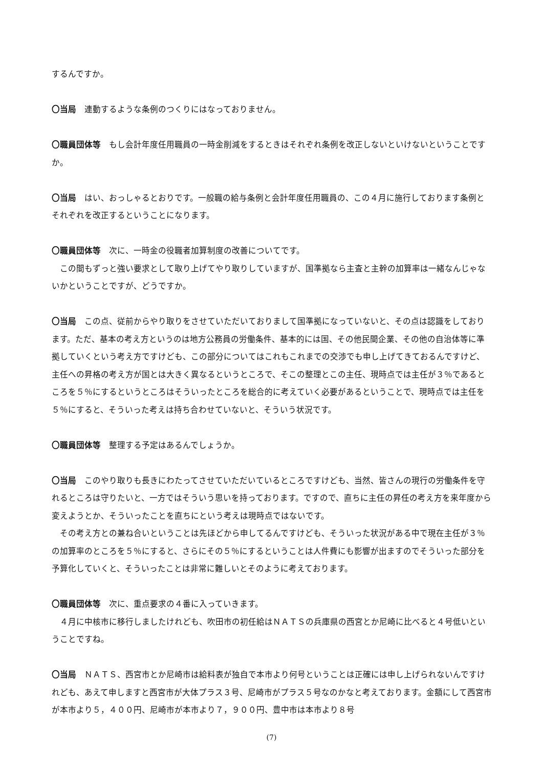するんですか。
〇当局　連動するような条例のつくりにはなっておりません。
〇職員団体等　もし会計年度任用職員の一時金削減をするときはそれぞれ条例を改正しないといけないということですか。
〇当局　はい、おっしゃるとおりです。一般職の給与条例と会計年度任用職員の、この４月に施行しております条例とそれぞれを改正するということになります。
〇職員団体等　次に、一時金の役職者加算制度の改善についてです。
　この間もずっと強い要求として取り上げてやり取りしていますが、国準拠なら主査と主幹の加算率は一緒なんじゃないかということですが、どうですか。
〇当局　この点、従前からやり取りをさせていただいておりまして国準拠になっていないと、その点は認識をしております。ただ、基本の考え方というのは地方公務員の労働条件、基本的には国、その他民間企業、その他の自治体等に準拠していくという考え方ですけども、この部分についてはこれもこれまでの交渉でも申し上げてきておるんですけど、主任への昇格の考え方が国とは大きく異なるというところで、そこの整理とこの主任、現時点では主任が３％であるところを５％にするというところはそういったところを総合的に考えていく必要があるということで、現時点では主任を５％にすると、そういった考えは持ち合わせていないと、そういう状況です。
〇職員団体等　整理する予定はあるんでしょうか。
〇当局　このやり取りも長きにわたってさせていただいているところですけども、当然、皆さんの現行の労働条件を守れるところは守りたいと、一方ではそういう思いを持っております。ですので、直ちに主任の昇任の考え方を来年度から変えようとか、そういったことを直ちにという考えは現時点ではないです。
　その考え方との兼ね合いということは先ほどから申してるんですけども、そういった状況がある中で現在主任が３％の加算率のところを５％にすると、さらにその５％にするということは人件費にも影響が出ますのでそういった部分を予算化していくと、そういったことは非常に難しいとそのように考えております。
〇職員団体等　次に、重点要求の４番に入っていきます。
　４月に中核市に移行しましたけれども、吹田市の初任給はＮＡＴＳの兵庫県の西宮とか尼崎に比べると４号低いということですね。
〇当局　ＮＡＴＳ、西宮市とか尼崎市は給料表が独自で本市より何号ということは正確には申し上げられないんですけれども、あえて申しますと西宮市が大体プラス３号、尼崎市がプラス５号なのかなと考えております。金額にして西宮市が本市より５，４００円、尼崎市が本市より７，９００円、豊中市は本市より８号
(7)